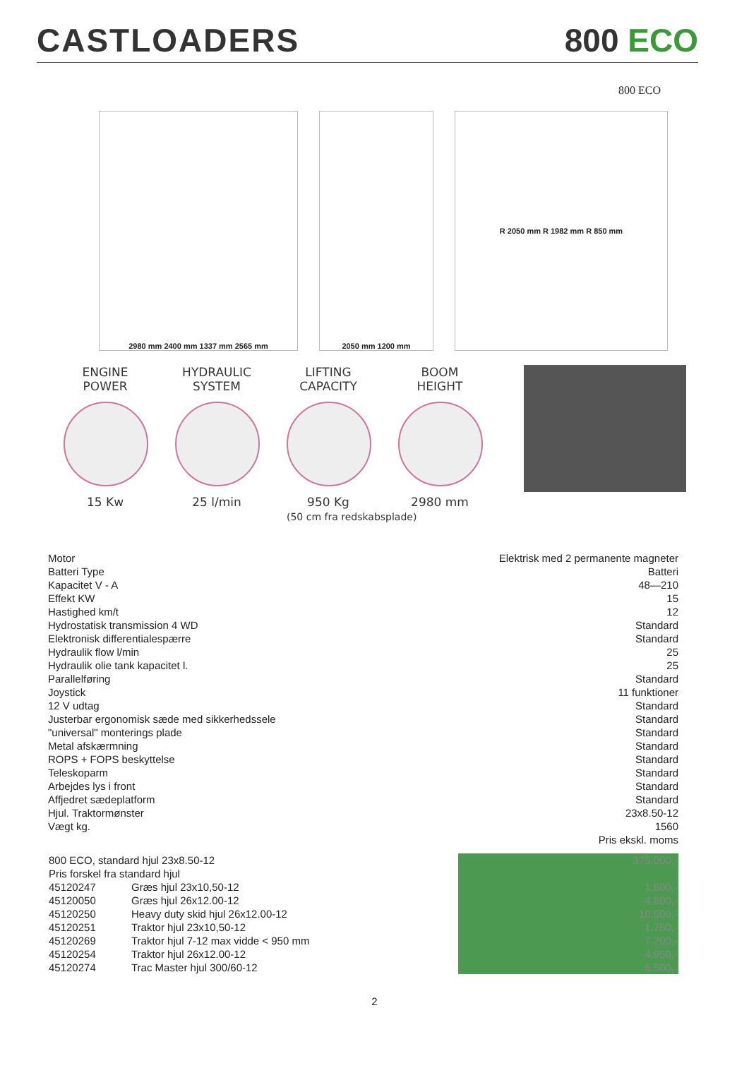CASTLOADERS
800 ECO
800 ECO
2980 mm 2400 mm 1337 mm 2565 mm 2050 mm 1200 mm R 2050 mm R 1982 mm R 850 mm
ENGINE
POWER
15 Kw
HYDRAULIC
SYSTEM
25 l/min
LIFTING
CAPACITY
950 Kg
(50 cm fra redskabsplade)
BOOM
HEIGHT
2980 mm
| Motor | Elektrisk med 2 permanente magneter |
| Batteri Type | Batteri |
| Kapacitet V - A | 48—210 |
| Effekt KW | 15 |
| Hastighed km/t | 12 |
| Hydrostatisk transmission 4 WD | Standard |
| Elektronisk differentialespærre | Standard |
| Hydraulik flow l/min | 25 |
| Hydraulik olie tank kapacitet l. | 25 |
| Parallelføring | Standard |
| Joystick | 11 funktioner |
| 12 V udtag | Standard |
| Justerbar ergonomisk sæde med sikkerhedssele | Standard |
| "universal" monterings plade | Standard |
| Metal afskærmning | Standard |
| ROPS + FOPS beskyttelse | Standard |
| Teleskoparm | Standard |
| Arbejdes lys i front | Standard |
| Affjedret sædeplatform | Standard |
| Hjul. Traktormønster | 23x8.50-12 |
| Vægt kg. | 1560 |
| | Pris ekskl. moms |
| 800 ECO, standard hjul 23x8.50-12 | | 375.000,- |
| Pris forskel fra standard hjul | | |
| 45120247 | Græs hjul 23x10,50-12 | 1.600,- |
| 45120050 | Græs hjul 26x12.00-12 | 4.600,- |
| 45120250 | Heavy duty skid hjul 26x12.00-12 | 10.500,- |
| 45120251 | Traktor hjul 23x10,50-12 | 1.750,- |
| 45120269 | Traktor hjul 7-12 max vidde < 950 mm | 7.200,- |
| 45120254 | Traktor hjul 26x12.00-12 | 4.950,- |
| 45120274 | Trac Master hjul 300/60-12 | 6.500,- |
2